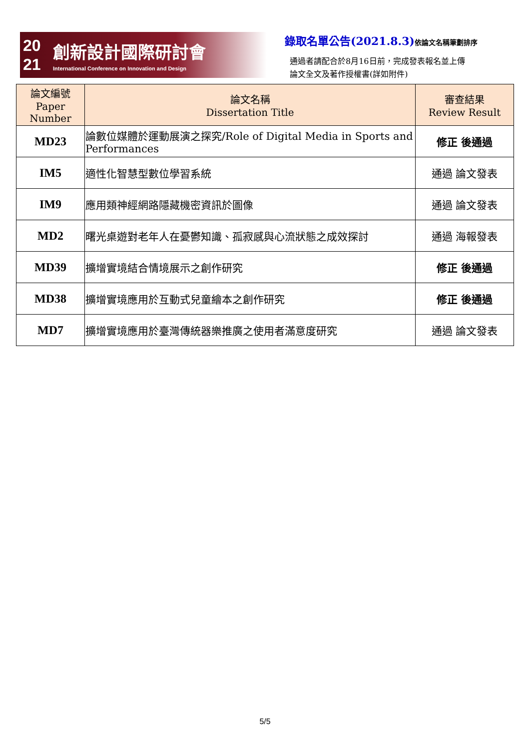20
21
創新設計國際研討會
International Conference on Innovation and Design
錄取名單公告(2021.8.3)依論文名稱筆劃排序
通過者請配合於8月16日前，完成發表報名並上傳
論文全文及著作授權書(詳如附件)
| 論文編號 Paper Number | 論文名稱 Dissertation Title | 審查結果 Review Result |
| --- | --- | --- |
| MD23 | 論數位媒體於運動展演之探究/Role of Digital Media in Sports and Performances | 修正 後通過 |
| IM5 | 適性化智慧型數位學習系統 | 通過 論文發表 |
| IM9 | 應用類神經網路隱藏機密資訊於圖像 | 通過 論文發表 |
| MD2 | 曙光桌遊對老年人在憂鬱知識、孤寂感與心流狀態之成效探討 | 通過 海報發表 |
| MD39 | 擴增實境結合情境展示之創作研究 | 修正 後通過 |
| MD38 | 擴增實境應用於互動式兒童繪本之創作研究 | 修正 後通過 |
| MD7 | 擴增實境應用於臺灣傳統器樂推廣之使用者滿意度研究 | 通過 論文發表 |
5/5